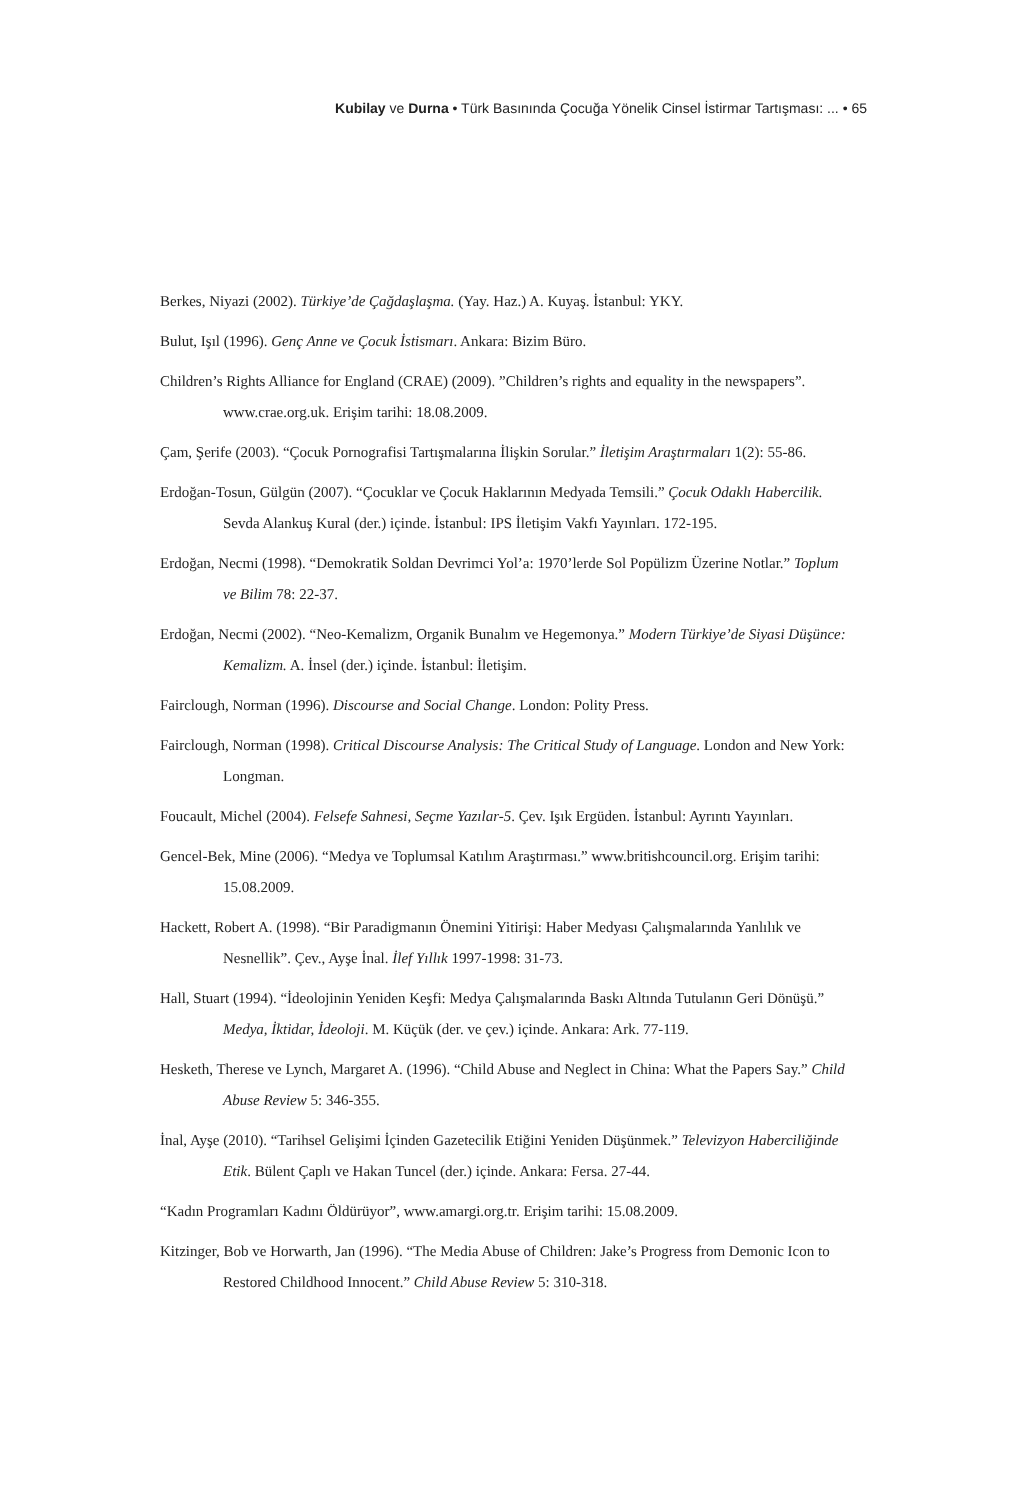Kubilay ve Durna • Türk Basınında Çocuğa Yönelik Cinsel İstirmar Tartışması: ... • 65
Berkes, Niyazi (2002). Türkiye’de Çağdaşlaşma. (Yay. Haz.) A. Kuyaş. İstanbul: YKY.
Bulut, Işıl (1996). Genç Anne ve Çocuk İstismarı. Ankara: Bizim Büro.
Children’s Rights Alliance for England (CRAE) (2009). ”Children’s rights and equality in the newspapers”. www.crae.org.uk. Erişim tarihi: 18.08.2009.
Çam, Şerife (2003). “Çocuk Pornografisi Tartışmalarına İlişkin Sorular.” İletişim Araştırmaları 1(2): 55-86.
Erdoğan-Tosun, Gülgün (2007). “Çocuklar ve Çocuk Haklarının Medyada Temsili.” Çocuk Odaklı Habercilik. Sevda Alankuş Kural (der.) içinde. İstanbul: IPS İletişim Vakfı Yayınları. 172-195.
Erdoğan, Necmi (1998). “Demokratik Soldan Devrimci Yol’a: 1970’lerde Sol Popülizm Üzerine Notlar.” Toplum ve Bilim 78: 22-37.
Erdoğan, Necmi (2002). “Neo-Kemalizm, Organik Bunalım ve Hegemonya.” Modern Türkiye’de Siyasi Düşünce: Kemalizm. A. İnsel (der.) içinde. İstanbul: İletişim.
Fairclough, Norman (1996). Discourse and Social Change. London: Polity Press.
Fairclough, Norman (1998). Critical Discourse Analysis: The Critical Study of Language. London and New York: Longman.
Foucault, Michel (2004). Felsefe Sahnesi, Seçme Yazılar-5. Çev. Işık Ergüden. İstanbul: Ayrıntı Yayınları.
Gencel-Bek, Mine (2006). “Medya ve Toplumsal Katılım Araştırması.” www.britishcouncil.org. Erişim tarihi: 15.08.2009.
Hackett, Robert A. (1998). “Bir Paradigmanın Önemini Yitirişi: Haber Medyası Çalışmalarında Yanlılık ve Nesnellik”. Çev., Ayşe İnal. İlef Yıllık 1997-1998: 31-73.
Hall, Stuart (1994). “İdeolojinin Yeniden Keşfi: Medya Çalışmalarında Baskı Altında Tutulanın Geri Dönüşü.” Medya, İktidar, İdeoloji. M. Küçük (der. ve çev.) içinde. Ankara: Ark. 77-119.
Hesketh, Therese ve Lynch, Margaret A. (1996). “Child Abuse and Neglect in China: What the Papers Say.” Child Abuse Review 5: 346-355.
İnal, Ayşe (2010). “Tarihsel Gelişimi İçinden Gazetecilik Etiğini Yeniden Düşünmek.” Televizyon Haberciliğinde Etik. Bülent Çaplı ve Hakan Tuncel (der.) içinde. Ankara: Fersa. 27-44.
“Kadın Programları Kadını Öldürüyor”, www.amargi.org.tr. Erişim tarihi: 15.08.2009.
Kitzinger, Bob ve Horwarth, Jan (1996). “The Media Abuse of Children: Jake’s Progress from Demonic Icon to Restored Childhood Innocent.” Child Abuse Review 5: 310-318.